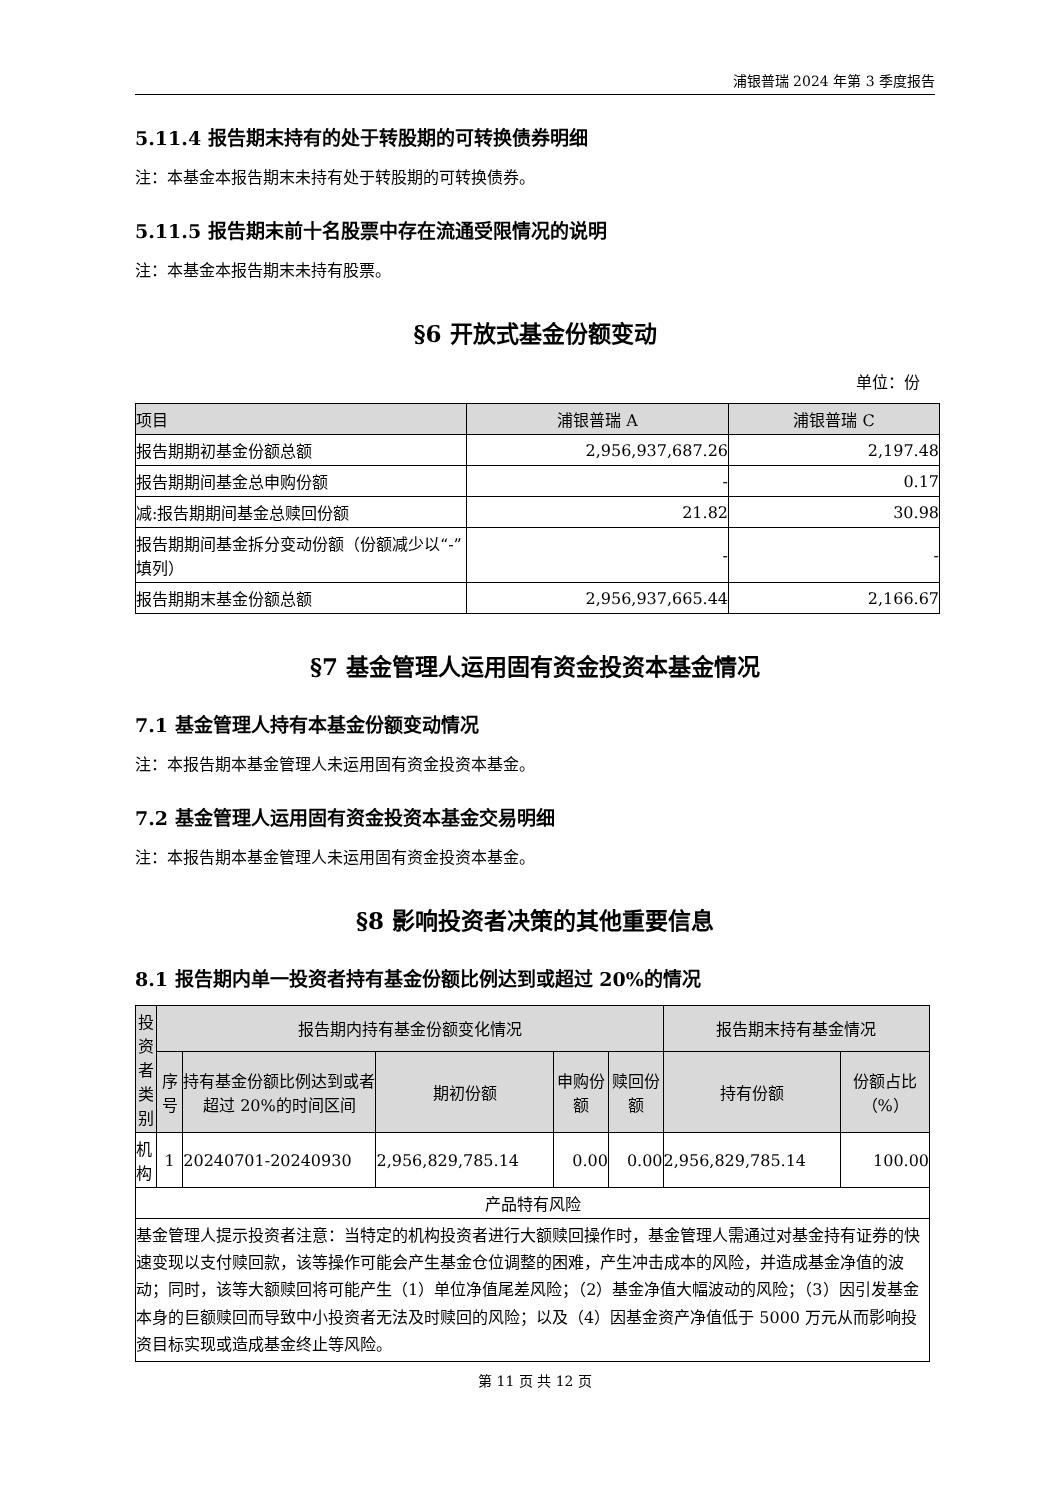浦银普瑞 2024 年第 3 季度报告
5.11.4 报告期末持有的处于转股期的可转换债券明细
注：本基金本报告期末未持有处于转股期的可转换债券。
5.11.5 报告期末前十名股票中存在流通受限情况的说明
注：本基金本报告期末未持有股票。
§6 开放式基金份额变动
单位：份
| 项目 | 浦银普瑞 A | 浦银普瑞 C |
| --- | --- | --- |
| 报告期期初基金份额总额 | 2,956,937,687.26 | 2,197.48 |
| 报告期期间基金总申购份额 | - | 0.17 |
| 减:报告期期间基金总赎回份额 | 21.82 | 30.98 |
| 报告期期间基金拆分变动份额（份额减少以“-”填列） | - | - |
| 报告期期末基金份额总额 | 2,956,937,665.44 | 2,166.67 |
§7 基金管理人运用固有资金投资本基金情况
7.1 基金管理人持有本基金份额变动情况
注：本报告期本基金管理人未运用固有资金投资本基金。
7.2 基金管理人运用固有资金投资本基金交易明细
注：本报告期本基金管理人未运用固有资金投资本基金。
§8 影响投资者决策的其他重要信息
8.1 报告期内单一投资者持有基金份额比例达到或超过 20%的情况
| 投资者类别 | 报告期内持有基金份额变化情况 | | | | | 报告期末持有基金情况 | |
| --- | --- | --- | --- | --- | --- | --- | --- |
| | 序号 | 持有基金份额比例达到或者超过 20%的时间区间 | 期初份额 | 申购份额 | 赎回份额 | 持有份额 | 份额占比（%） |
| 机构 | 1 | 20240701-20240930 | 2,956,829,785.14 | 0.00 | 0.00 | 2,956,829,785.14 | 100.00 |
| 产品特有风险 | | | | | | | |
| 基金管理人提示投资者注意：当特定的机构投资者进行大额赎回操作时，基金管理人需通过对基金持有证券的快速变现以支付赎回款，该等操作可能会产生基金仓位调整的困难，产生冲击成本的风险，并造成基金净值的波动；同时，该等大额赎回将可能产生（1）单位净值尾差风险；（2）基金净值大幅波动的风险；（3）因引发基金本身的巨额赎回而导致中小投资者无法及时赎回的风险；以及（4）因基金资产净值低于 5000 万元从而影响投资目标实现或造成基金终止等风险。 | | | | | | | |
第 11 页 共 12 页